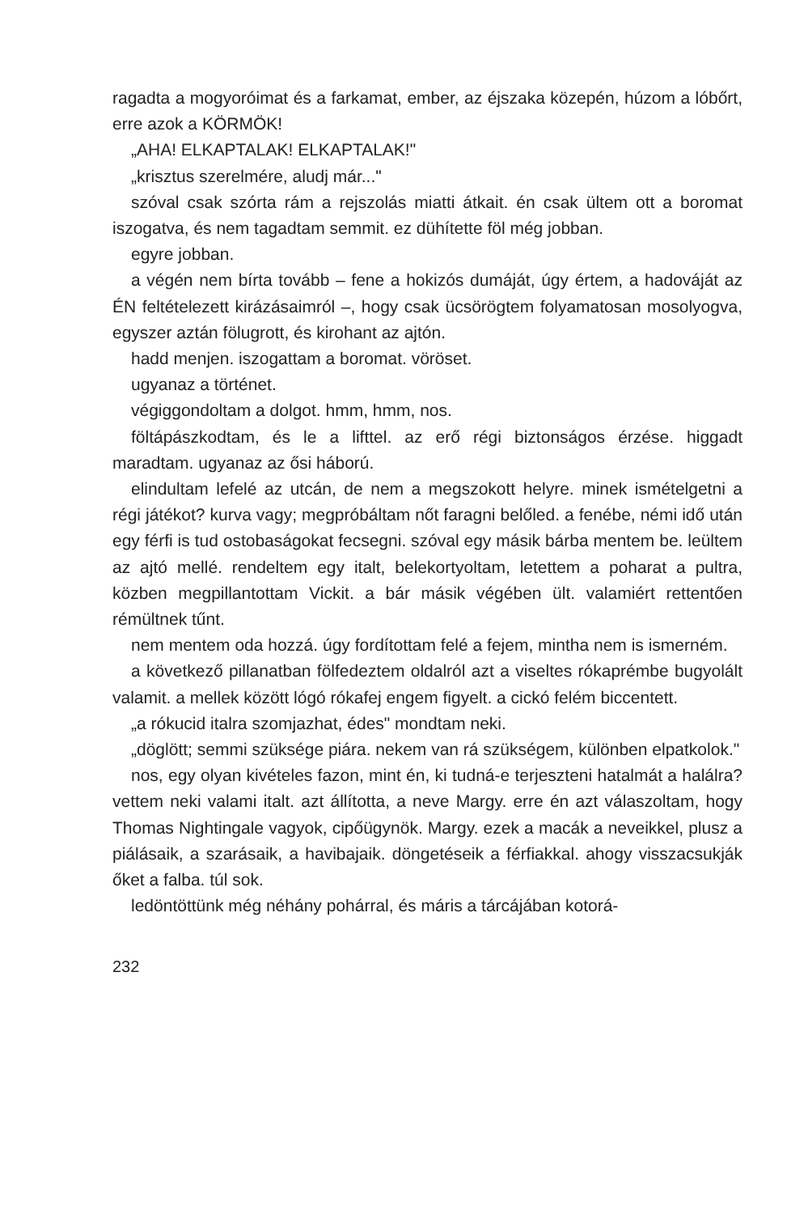ragadta a mogyoróimat és a farkamat, ember, az éjszaka közepén, húzom a lóbőrt, erre azok a KÖRMÖK!
„AHA! ELKAPTALAK! ELKAPTALAK!"
„krisztus szerelmére, aludj már..."
szóval csak szórta rám a rejszolás miatti átkait. én csak ültem ott a boromat iszogatva, és nem tagadtam semmit. ez dühítette föl még jobban.
egyre jobban.
a végén nem bírta tovább – fene a hokizós dumáját, úgy értem, a hadováját az ÉN feltételezett kirázásaimról –, hogy csak ücsörögtem folyamatosan mosolyogva, egyszer aztán fölugrott, és kirohant az ajtón.
hadd menjen. iszogattam a boromat. vöröset.
ugyanaz a történet.
végiggondoltam a dolgot. hmm, hmm, nos.
föltápászkodtam, és le a lifttel. az erő régi biztonságos érzése. higgadt maradtam. ugyanaz az ősi háború.
elindultam lefelé az utcán, de nem a megszokott helyre. minek ismételgetni a régi játékot? kurva vagy; megpróbáltam nőt faragni belőled. a fenébe, némi idő után egy férfi is tud ostobaságokat fecsegni. szóval egy másik bárba mentem be. leültem az ajtó mellé. rendeltem egy italt, belekortyoltam, letettem a poharat a pultra, közben megpillantottam Vickit. a bár másik végében ült. valamiért rettentően rémültnek tűnt.
nem mentem oda hozzá. úgy fordítottam felé a fejem, mintha nem is ismerném.
a következő pillanatban fölfedeztem oldalról azt a viseltes rókaprémbe bugyolált valamit. a mellek között lógó rókafej engem figyelt. a cickó felém biccentett.
„a rókucid italra szomjazhat, édes" mondtam neki.
„döglött; semmi szüksége piára. nekem van rá szükségem, különben elpatkolok."
nos, egy olyan kivételes fazon, mint én, ki tudná-e terjeszteni hatalmát a halálra? vettem neki valami italt. azt állította, a neve Margy. erre én azt válaszoltam, hogy Thomas Nightingale vagyok, cipőügynök. Margy. ezek a macák a neveikkel, plusz a piálásaik, a szarásaik, a havibajaik. döngetéseik a férfiakkal. ahogy visszacsukják őket a falba. túl sok.
ledöntöttünk még néhány pohárral, és máris a tárcájában kotorá-
232